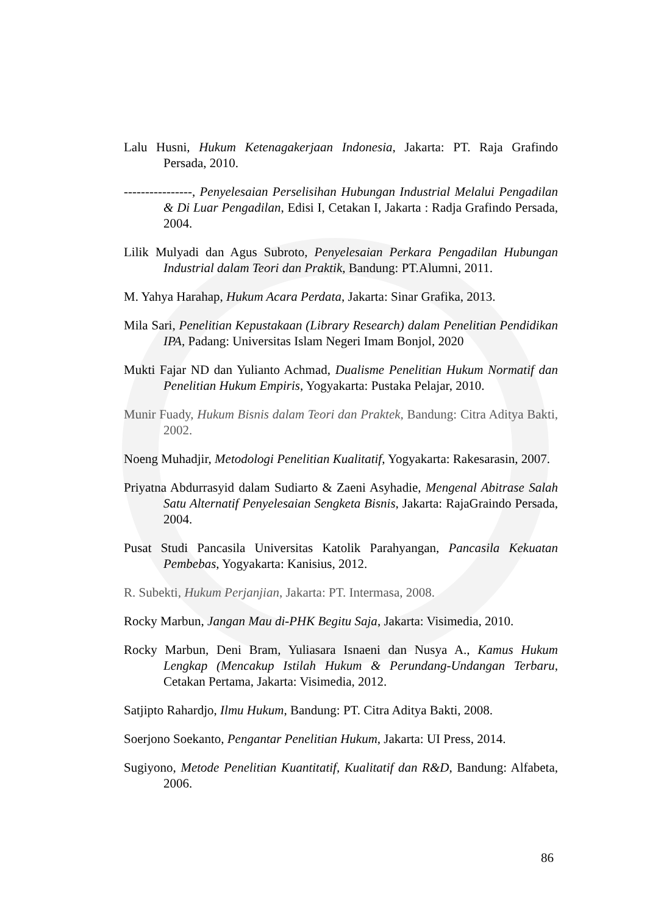Lalu Husni, Hukum Ketenagakerjaan Indonesia, Jakarta: PT. Raja Grafindo Persada, 2010.
----------------, Penyelesaian Perselisihan Hubungan Industrial Melalui Pengadilan & Di Luar Pengadilan, Edisi I, Cetakan I, Jakarta : Radja Grafindo Persada, 2004.
Lilik Mulyadi dan Agus Subroto, Penyelesaian Perkara Pengadilan Hubungan Industrial dalam Teori dan Praktik, Bandung: PT.Alumni, 2011.
M. Yahya Harahap, Hukum Acara Perdata, Jakarta: Sinar Grafika, 2013.
Mila Sari, Penelitian Kepustakaan (Library Research) dalam Penelitian Pendidikan IPA, Padang: Universitas Islam Negeri Imam Bonjol, 2020
Mukti Fajar ND dan Yulianto Achmad, Dualisme Penelitian Hukum Normatif dan Penelitian Hukum Empiris, Yogyakarta: Pustaka Pelajar, 2010.
Munir Fuady, Hukum Bisnis dalam Teori dan Praktek, Bandung: Citra Aditya Bakti, 2002.
Noeng Muhadjir, Metodologi Penelitian Kualitatif, Yogyakarta: Rakesarasin, 2007.
Priyatna Abdurrasyid dalam Sudiarto & Zaeni Asyhadie, Mengenal Abitrase Salah Satu Alternatif Penyelesaian Sengketa Bisnis, Jakarta: RajaGraindo Persada, 2004.
Pusat Studi Pancasila Universitas Katolik Parahyangan, Pancasila Kekuatan Pembebas, Yogyakarta: Kanisius, 2012.
R. Subekti, Hukum Perjanjian, Jakarta: PT. Intermasa, 2008.
Rocky Marbun, Jangan Mau di-PHK Begitu Saja, Jakarta: Visimedia, 2010.
Rocky Marbun, Deni Bram, Yuliasara Isnaeni dan Nusya A., Kamus Hukum Lengkap (Mencakup Istilah Hukum & Perundang-Undangan Terbaru, Cetakan Pertama, Jakarta: Visimedia, 2012.
Satjipto Rahardjo, Ilmu Hukum, Bandung: PT. Citra Aditya Bakti, 2008.
Soerjono Soekanto, Pengantar Penelitian Hukum, Jakarta: UI Press, 2014.
Sugiyono, Metode Penelitian Kuantitatif, Kualitatif dan R&D, Bandung: Alfabeta, 2006.
86